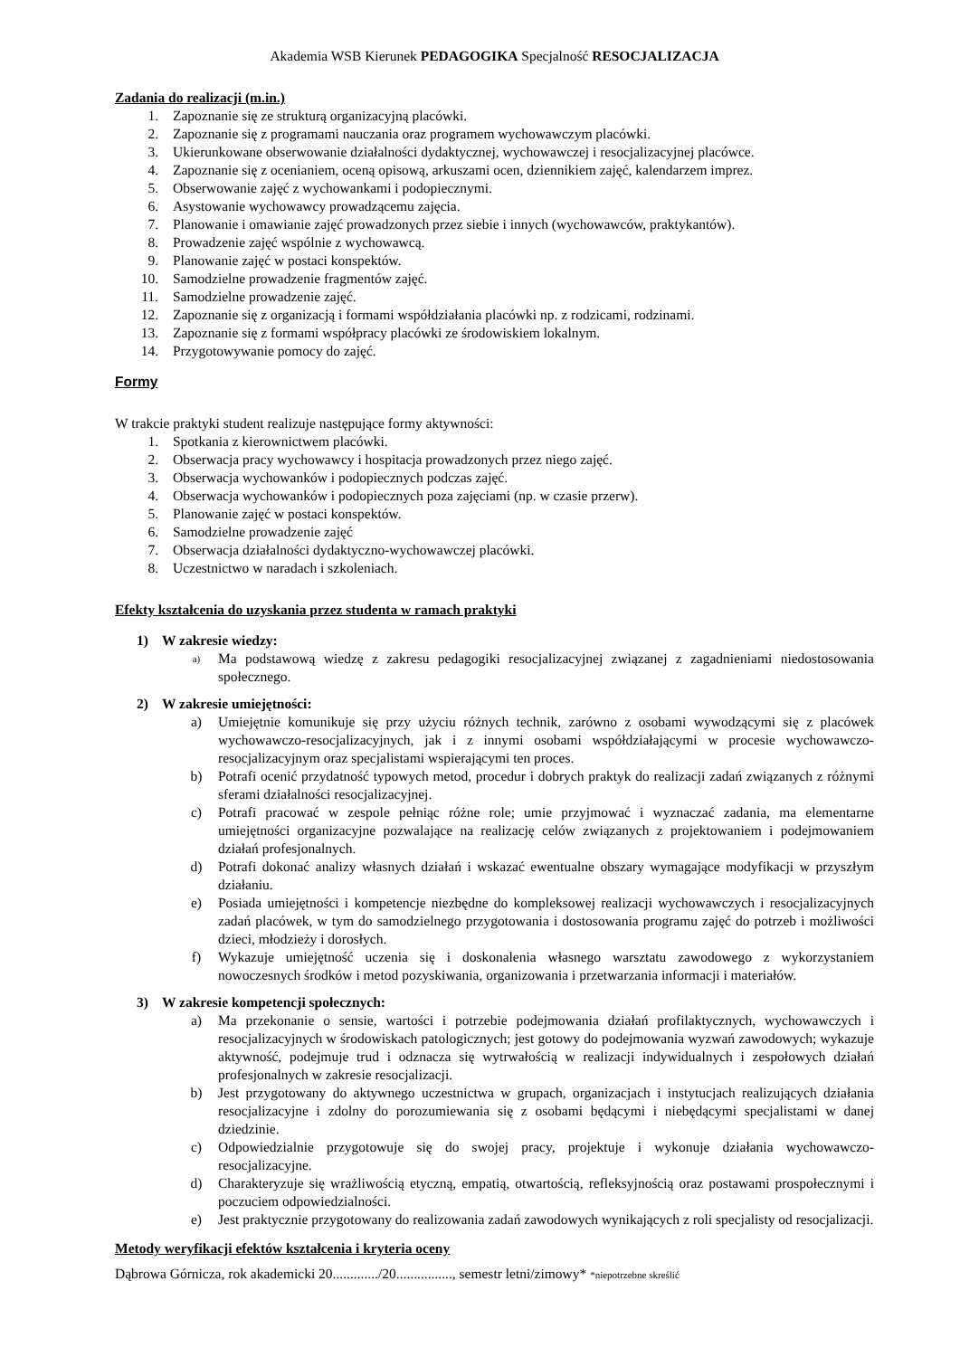Akademia WSB Kierunek PEDAGOGIKA Specjalność RESOCJALIZACJA
Zadania do realizacji (m.in.)
1. Zapoznanie się ze strukturą organizacyjną placówki.
2. Zapoznanie się z programami nauczania oraz programem wychowawczym placówki.
3. Ukierunkowane obserwowanie działalności dydaktycznej, wychowawczej i resocjalizacyjnej placówce.
4. Zapoznanie się z ocenianiem, oceną opisową, arkuszami ocen, dziennikiem zajęć, kalendarzem imprez.
5. Obserwowanie zajęć z wychowankami i podopiecznymi.
6. Asystowanie wychowawcy prowadzącemu zajęcia.
7. Planowanie i omawianie zajęć prowadzonych przez siebie i innych (wychowawców, praktykantów).
8. Prowadzenie zajęć wspólnie z wychowawcą.
9. Planowanie zajęć w postaci konspektów.
10. Samodzielne prowadzenie fragmentów zajęć.
11. Samodzielne prowadzenie zajęć.
12. Zapoznanie się z organizacją i formami współdziałania placówki np. z rodzicami, rodzinami.
13. Zapoznanie się z formami współpracy placówki ze środowiskiem lokalnym.
14. Przygotowywanie pomocy do zajęć.
Formy
W trakcie praktyki student realizuje następujące formy aktywności:
1. Spotkania z kierownictwem placówki.
2. Obserwacja pracy wychowawcy i hospitacja prowadzonych przez niego zajęć.
3. Obserwacja wychowanków i podopiecznych podczas zajęć.
4. Obserwacja wychowanków i podopiecznych poza zajęciami (np. w czasie przerw).
5. Planowanie zajęć w postaci konspektów.
6. Samodzielne prowadzenie zajęć
7. Obserwacja działalności dydaktyczno-wychowawczej placówki.
8. Uczestnictwo w naradach i szkoleniach.
Efekty kształcenia do uzyskania przez studenta w ramach praktyki
1) W zakresie wiedzy:
a) Ma podstawową wiedzę z zakresu pedagogiki resocjalizacyjnej związanej z zagadnieniami niedostosowania społecznego.
2) W zakresie umiejętności:
a) Umiejętnie komunikuje się przy użyciu różnych technik, zarówno z osobami wywodzącymi się z placówek wychowawczo-resocjalizacyjnych, jak i z innymi osobami współdziałającymi w procesie wychowawczo-resocjalizacyjnym oraz specjalistami wspierającymi ten proces.
b) Potrafi ocenić przydatność typowych metod, procedur i dobrych praktyk do realizacji zadań związanych z różnymi sferami działalności resocjalizacyjnej.
c) Potrafi pracować w zespole pełniąc różne role; umie przyjmować i wyznaczać zadania, ma elementarne umiejętności organizacyjne pozwalające na realizację celów związanych z projektowaniem i podejmowaniem działań profesjonalnych.
d) Potrafi dokonać analizy własnych działań i wskazać ewentualne obszary wymagające modyfikacji w przyszłym działaniu.
e) Posiada umiejętności i kompetencje niezbędne do kompleksowej realizacji wychowawczych i resocjalizacyjnych zadań placówek, w tym do samodzielnego przygotowania i dostosowania programu zajęć do potrzeb i możliwości dzieci, młodzieży i dorosłych.
f) Wykazuje umiejętność uczenia się i doskonalenia własnego warsztatu zawodowego z wykorzystaniem nowoczesnych środków i metod pozyskiwania, organizowania i przetwarzania informacji i materiałów.
3) W zakresie kompetencji społecznych:
a) Ma przekonanie o sensie, wartości i potrzebie podejmowania działań profilaktycznych, wychowawczych i resocjalizacyjnych w środowiskach patologicznych; jest gotowy do podejmowania wyzwań zawodowych; wykazuje aktywność, podejmuje trud i odznacza się wytrwałością w realizacji indywidualnych i zespołowych działań profesjonalnych w zakresie resocjalizacji.
b) Jest przygotowany do aktywnego uczestnictwa w grupach, organizacjach i instytucjach realizujących działania resocjalizacyjne i zdolny do porozumiewania się z osobami będącymi i niebędącymi specjalistami w danej dziedzinie.
c) Odpowiedzialnie przygotowuje się do swojej pracy, projektuje i wykonuje działania wychowawczo-resocjalizacyjne.
d) Charakteryzuje się wrażliwością etyczną, empatią, otwartością, refleksyjnością oraz postawami prospołecznymi i poczuciem odpowiedzialności.
e) Jest praktycznie przygotowany do realizowania zadań zawodowych wynikających z roli specjalisty od resocjalizacji.
Metody weryfikacji efektów kształcenia i kryteria oceny
Dąbrowa Górnicza, rok akademicki 20............./20................, semestr letni/zimowy* *niepotrzebne skreślić